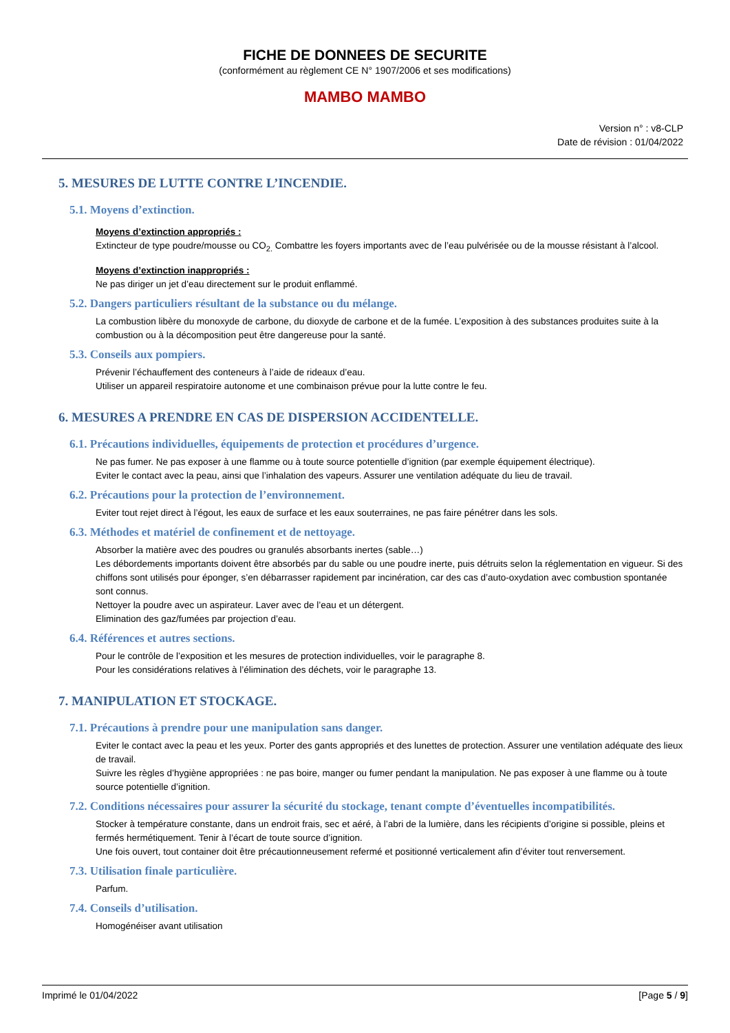FICHE DE DONNEES DE SECURITE
(conformément au règlement CE N° 1907/2006 et ses modifications)
MAMBO MAMBO
Version n° : v8-CLP
Date de révision : 01/04/2022
5. MESURES DE LUTTE CONTRE L’INCENDIE.
5.1. Moyens d’extinction.
Moyens d’extinction appropriés :
Extincteur de type poudre/mousse ou CO<sub>2.</sub> Combattre les foyers importants avec de l’eau pulvérisée ou de la mousse résistant à l’alcool.
Moyens d’extinction inappropriés :
Ne pas diriger un jet d’eau directement sur le produit enflammé.
5.2. Dangers particuliers résultant de la substance ou du mélange.
La combustion libère du monoxyde de carbone, du dioxyde de carbone et de la fumée. L’exposition à des substances produites suite à la combustion ou à la décomposition peut être dangereuse pour la santé.
5.3. Conseils aux pompiers.
Prévenir l’échauffement des conteneurs à l’aide de rideaux d’eau.
Utiliser un appareil respiratoire autonome et une combinaison prévue pour la lutte contre le feu.
6. MESURES A PRENDRE EN CAS DE DISPERSION ACCIDENTELLE.
6.1. Précautions individuelles, équipements de protection et procédures d’urgence.
Ne pas fumer. Ne pas exposer à une flamme ou à toute source potentielle d’ignition (par exemple équipement électrique).
Eviter le contact avec la peau, ainsi que l’inhalation des vapeurs. Assurer une ventilation adéquate du lieu de travail.
6.2. Précautions pour la protection de l’environnement.
Eviter tout rejet direct à l’égout, les eaux de surface et les eaux souterraines, ne pas faire pénétrer dans les sols.
6.3. Méthodes et matériel de confinement et de nettoyage.
Absorber la matière avec des poudres ou granulés absorbants inertes (sable…)
Les débordements importants doivent être absorbés par du sable ou une poudre inerte, puis détruits selon la réglementation en vigueur. Si des chiffons sont utilisés pour éponger, s’en débarrasser rapidement par incinération, car des cas d’auto-oxydation avec combustion spontanée sont connus.
Nettoyer la poudre avec un aspirateur. Laver avec de l’eau et un détergent.
Elimination des gaz/fumées par projection d’eau.
6.4. Références et autres sections.
Pour le contrôle de l’exposition et les mesures de protection individuelles, voir le paragraphe 8.
Pour les considérations relatives à l’élimination des déchets, voir le paragraphe 13.
7. MANIPULATION ET STOCKAGE.
7.1. Précautions à prendre pour une manipulation sans danger.
Eviter le contact avec la peau et les yeux. Porter des gants appropriés et des lunettes de protection. Assurer une ventilation adéquate des lieux de travail.
Suivre les règles d’hygiène appropriées : ne pas boire, manger ou fumer pendant la manipulation. Ne pas exposer à une flamme ou à toute source potentielle d’ignition.
7.2. Conditions nécessaires pour assurer la sécurité du stockage, tenant compte d’éventuelles incompatibilités.
Stocker à température constante, dans un endroit frais, sec et aéré, à l’abri de la lumière, dans les récipients d’origine si possible, pleins et fermés hermétiquement. Tenir à l’écart de toute source d’ignition.
Une fois ouvert, tout container doit être précautionneusement refermé et positionné verticalement afin d’éviter tout renversement.
7.3. Utilisation finale particulière.
Parfum.
7.4. Conseils d’utilisation.
Homogénéiser avant utilisation
Imprimé le 01/04/2022 [Page 5 / 9]